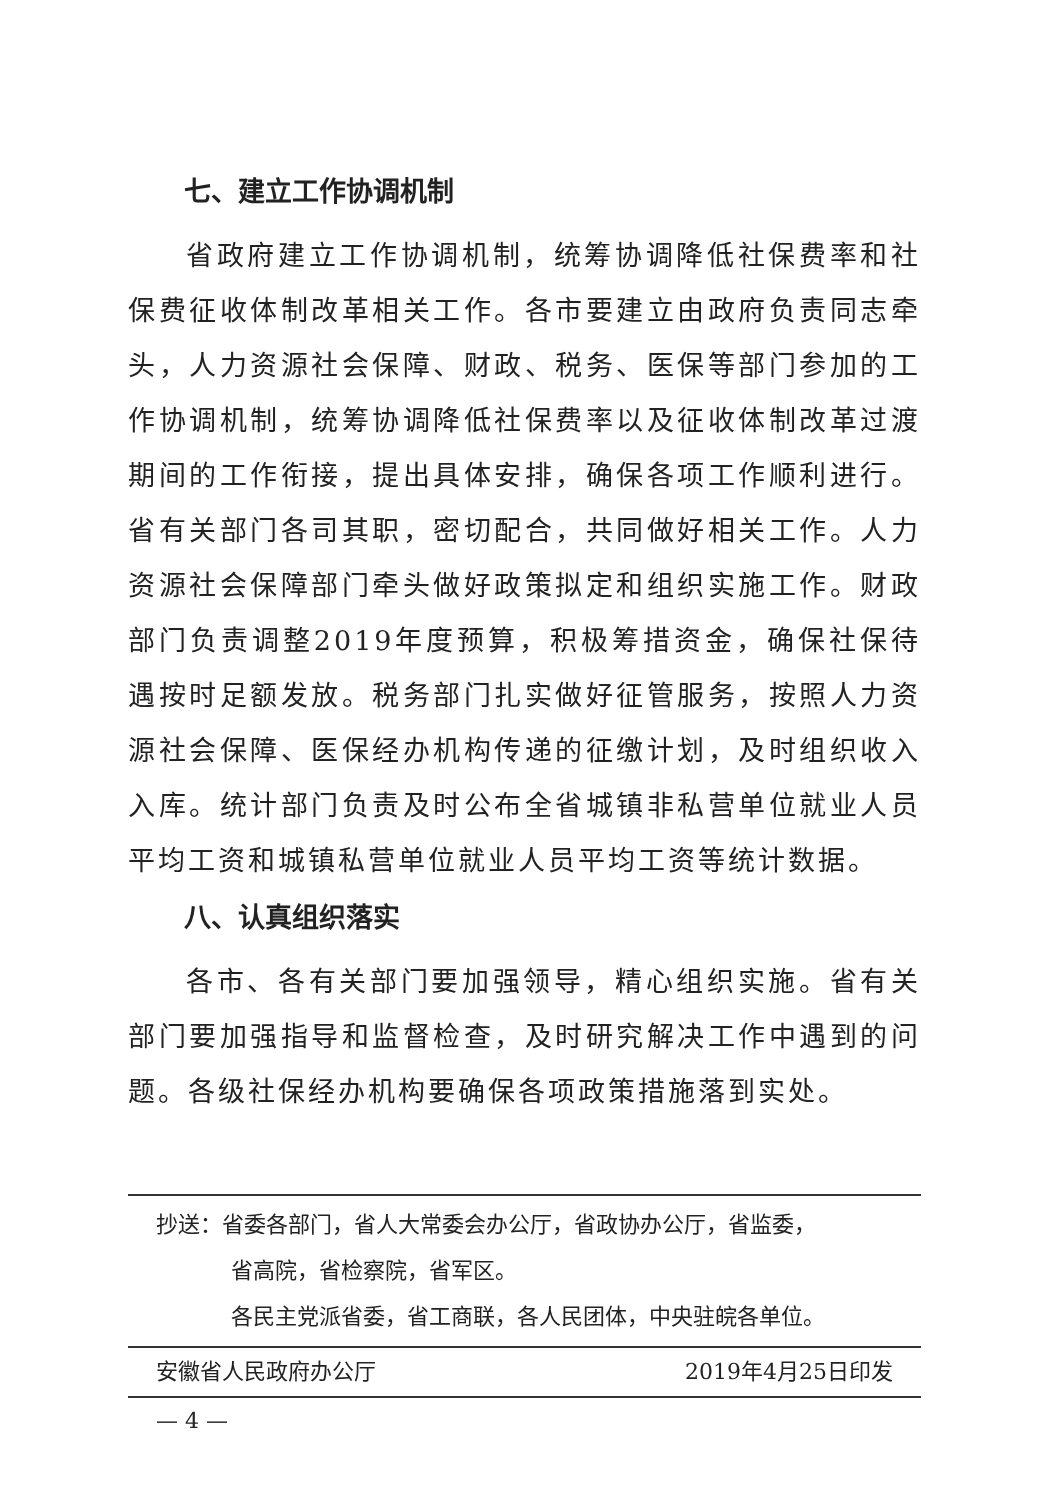七、建立工作协调机制
省政府建立工作协调机制，统筹协调降低社保费率和社保费征收体制改革相关工作。各市要建立由政府负责同志牵头，人力资源社会保障、财政、税务、医保等部门参加的工作协调机制，统筹协调降低社保费率以及征收体制改革过渡期间的工作衔接，提出具体安排，确保各项工作顺利进行。省有关部门各司其职，密切配合，共同做好相关工作。人力资源社会保障部门牵头做好政策拟定和组织实施工作。财政部门负责调整2019年度预算，积极筹措资金，确保社保待遇按时足额发放。税务部门扎实做好征管服务，按照人力资源社会保障、医保经办机构传递的征缴计划，及时组织收入入库。统计部门负责及时公布全省城镇非私营单位就业人员平均工资和城镇私营单位就业人员平均工资等统计数据。
八、认真组织落实
各市、各有关部门要加强领导，精心组织实施。省有关部门要加强指导和监督检查，及时研究解决工作中遇到的问题。各级社保经办机构要确保各项政策措施落到实处。
抄送：省委各部门，省人大常委会办公厅，省政协办公厅，省监委，
省高院，省检察院，省军区。
各民主党派省委，省工商联，各人民团体，中央驻皖各单位。
安徽省人民政府办公厅 2019年4月25日印发
— 4 —